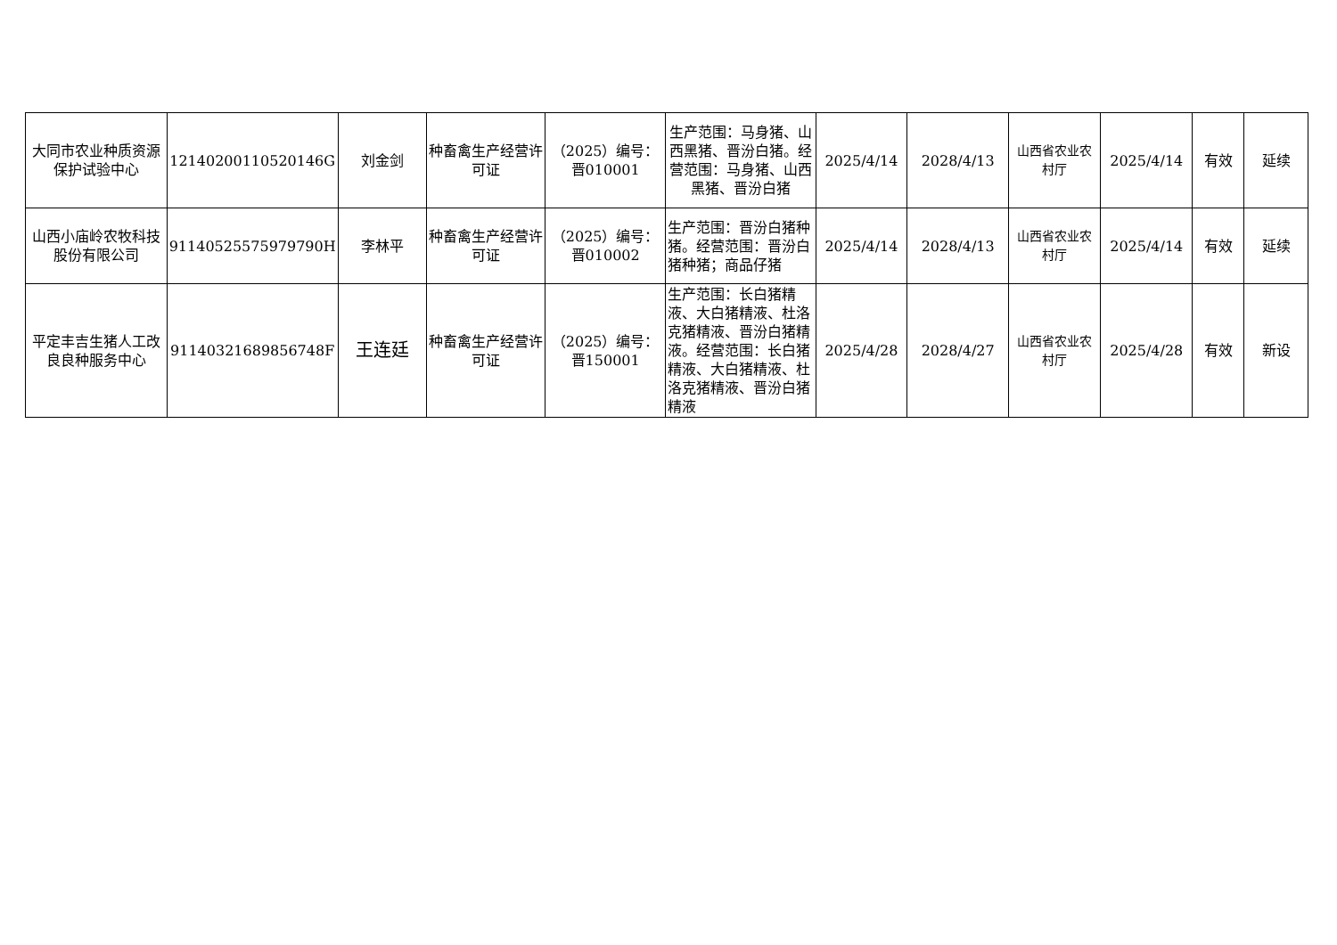| 大同市农业种质资源保护试验中心 | 12140200110520146G | 刘金剑 | 种畜禽生产经营许可证 | （2025）编号：晋010001 | 生产范围：马身猪、山西黑猪、晋汾白猪。经营范围：马身猪、山西黑猪、晋汾白猪 | 2025/4/14 | 2028/4/13 | 山西省农业农村厅 | 2025/4/14 | 有效 | 延续 |
| 山西小庙岭农牧科技股份有限公司 | 91140525575979790H | 李林平 | 种畜禽生产经营许可证 | （2025）编号：晋010002 | 生产范围：晋汾白猪种猪。经营范围：晋汾白猪种猪；商品仔猪 | 2025/4/14 | 2028/4/13 | 山西省农业农村厅 | 2025/4/14 | 有效 | 延续 |
| 平定丰吉生猪人工改良良种服务中心 | 91140321689856748F | 王连廷 | 种畜禽生产经营许可证 | （2025）编号：晋150001 | 生产范围：长白猪精液、大白猪精液、杜洛克猪精液、晋汾白猪精液。经营范围：长白猪精液、大白猪精液、杜洛克猪精液、晋汾白猪精液 | 2025/4/28 | 2028/4/27 | 山西省农业农村厅 | 2025/4/28 | 有效 | 新设 |